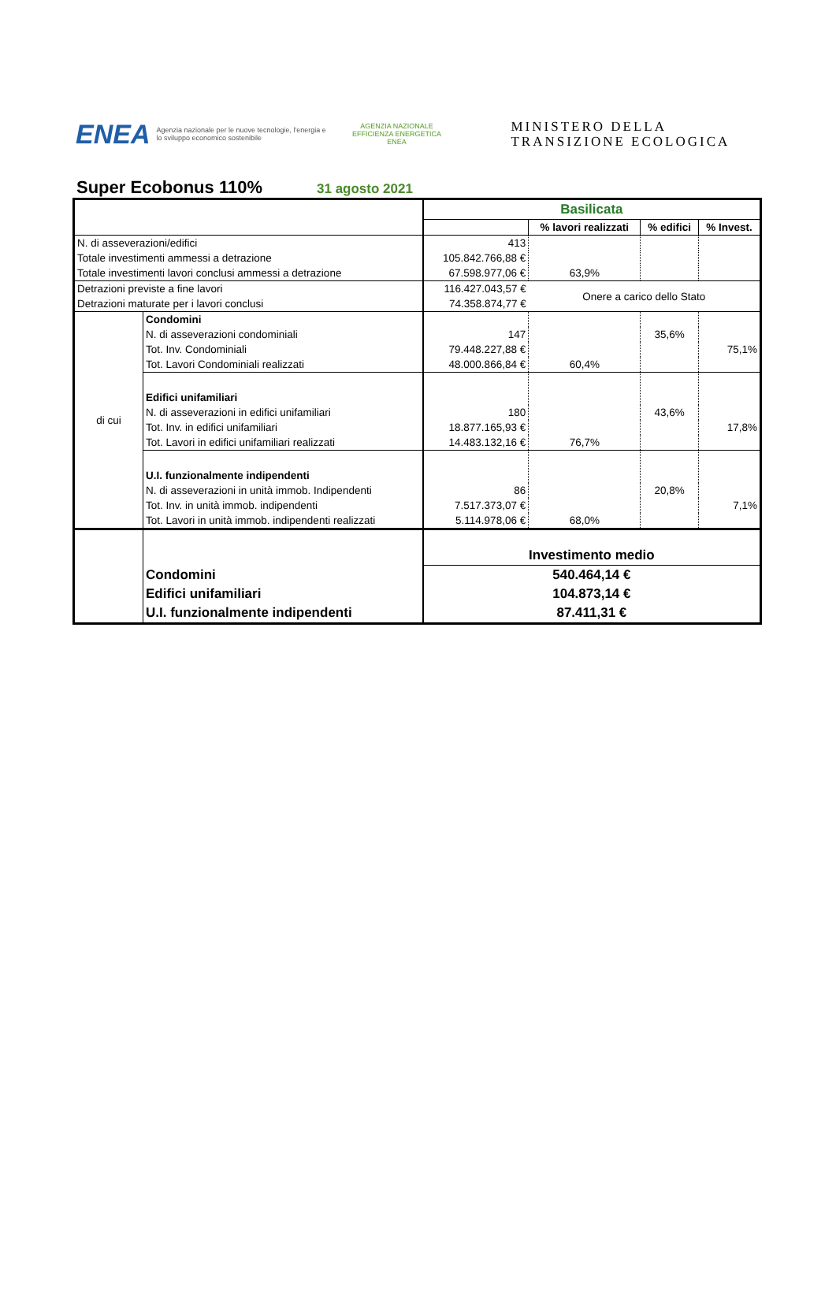ENEA
Agenzia nazionale per le nuove tecnologie, l'energia e lo sviluppo economico sostenibile
AGENZIA NAZIONALE EFFICIENZA ENERGETICA
ENEA
MINISTERO DELLA
TRANSIZIONE ECOLOGICA
Super Ecobonus 110%
31 agosto 2021
| | | Basilicata | | | |
| | | | % lavori realizzati | % edifici | % Invest. |
| N. di asseverazioni/edifici | | 413 | | | |
| Totale investimenti ammessi a detrazione | | 105.842.766,88 € | | | |
| Totale investimenti lavori conclusi ammessi a detrazione | | 67.598.977,06 € | 63,9% | | |
| Detrazioni previste a fine lavori | | 116.427.043,57 € | Onere a carico dello Stato | | |
| Detrazioni maturate per i lavori conclusi | | 74.358.874,77 € | | | |
| di cui | Condomini | | | | |
| | N. di asseverazioni condominiali | 147 | | 35,6% | |
| | Tot. Inv. Condominiali | 79.448.227,88 € | | | 75,1% |
| | Tot. Lavori Condominiali realizzati | 48.000.866,84 € | 60,4% | | |
| | Edifici unifamiliari | | | | |
| | N. di asseverazioni in edifici unifamiliari | 180 | | 43,6% | |
| | Tot. Inv. in edifici unifamiliari | 18.877.165,93 € | | | 17,8% |
| | Tot. Lavori in edifici unifamiliari realizzati | 14.483.132,16 € | 76,7% | | |
| | U.I. funzionalmente indipendenti | | | | |
| | N. di asseverazioni in unità immob. Indipendenti | 86 | | 20,8% | |
| | Tot. Inv. in unità immob. indipendenti | 7.517.373,07 € | | | 7,1% |
| | Tot. Lavori in unità immob. indipendenti realizzati | 5.114.978,06 € | 68,0% | | |
| | | Investimento medio | | | |
| | Condomini | 540.464,14 € | | | |
| | Edifici unifamiliari | 104.873,14 € | | | |
| | U.I. funzionalmente indipendenti | 87.411,31 € | | | |